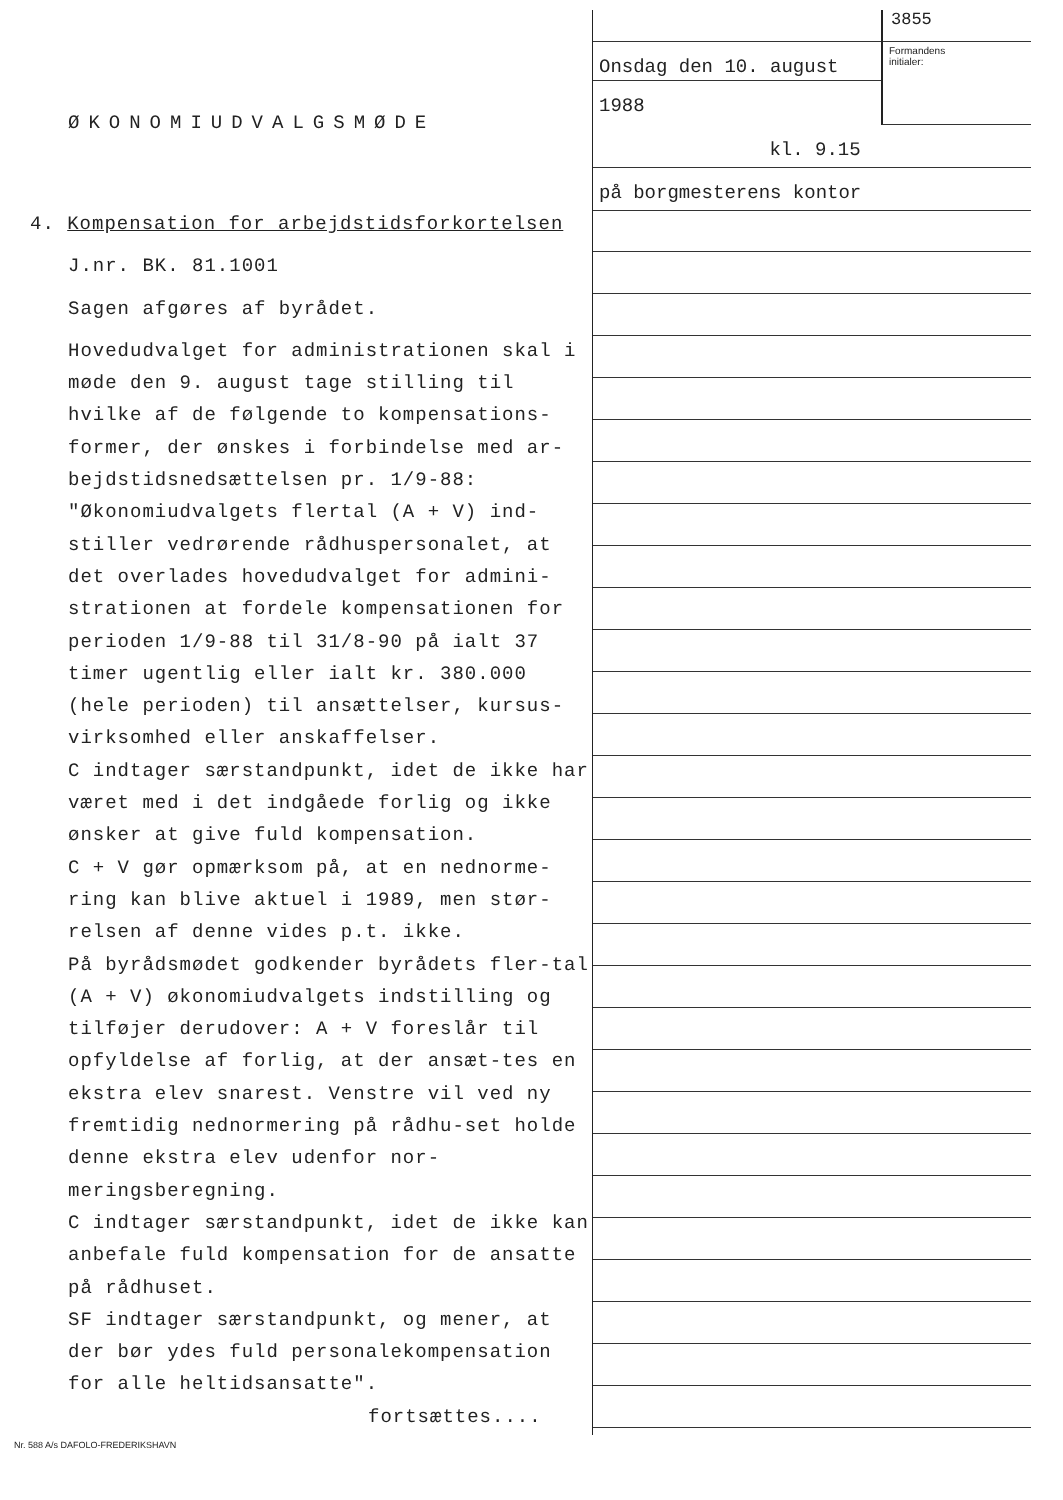ØKONOMIUDVALGSMØDE
4. Kompensation for arbejdstidsforkortelsen
J.nr. BK. 81.1001
Sagen afgøres af byrådet.
Hovedudvalget for administrationen skal i møde den 9. august tage stilling til hvilke af de følgende to kompensations-former, der ønskes i forbindelse med ar-bejdstidsnedsættelsen pr. 1/9-88:
"Økonomiudvalgets flertal (A + V) ind-stiller vedrørende rådhuspersonalet, at det overlades hovedudvalget for admini-strationen at fordele kompensationen for perioden 1/9-88 til 31/8-90 på ialt 37 timer ugentlig eller ialt kr. 380.000 (hele perioden) til ansættelser, kursus-virksomhed eller anskaffelser.
C indtager særstandpunkt, idet de ikke har været med i det indgåede forlig og ikke ønsker at give fuld kompensation.
C + V gør opmærksom på, at en nednorme-ring kan blive aktuel i 1989, men stør-relsen af denne vides p.t. ikke.
På byrådsmødet godkender byrådets fler-tal (A + V) økonomiudvalgets indstilling og tilføjer derudover: A + V foreslår til opfyldelse af forlig, at der ansæt-tes en ekstra elev snarest. Venstre vil ved ny fremtidig nednormering på rådhu-set holde denne ekstra elev udenfor nor-meringsberegning.
C indtager særstandpunkt, idet de ikke kan anbefale fuld kompensation for de ansatte på rådhuset.
SF indtager særstandpunkt, og mener, at der bør ydes fuld personalekompensation for alle heltidsansatte".
fortsættes....
Nr. 588 A/s DAFOLO-FREDERIKSHAVN
Onsdag den 10. august
1988
3855
Formandens
initialer:
kl. 9.15
på borgmesterens kontor